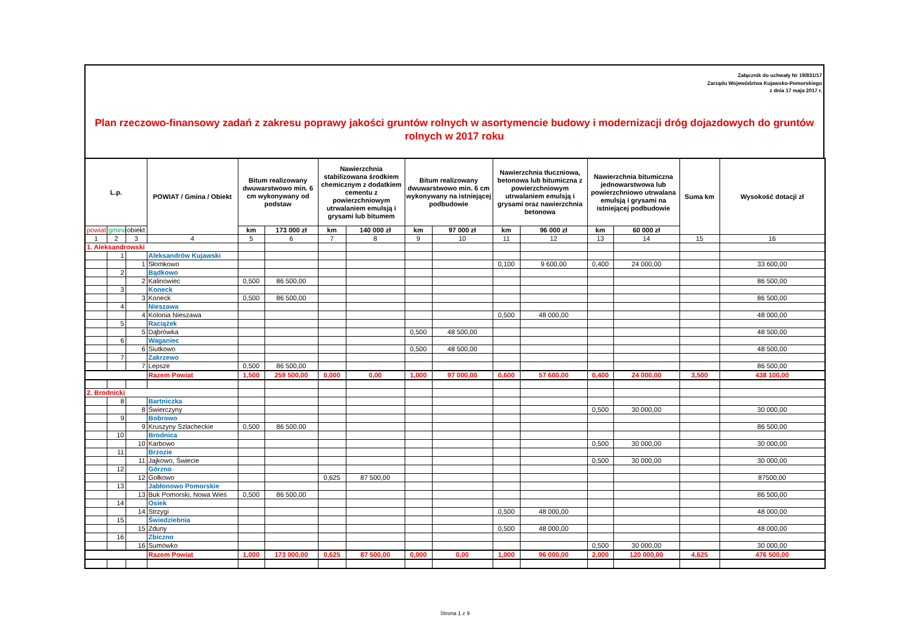Załącznik do uchwały Nr 19/831/17
Zarządu Województwa Kujawsko-Pomorskiego
z dnia 17 maja 2017 r.
Plan rzeczowo-finansowy zadań z zakresu poprawy jakości gruntów rolnych w asortymencie budowy i modernizacji dróg dojazdowych do gruntów rolnych w 2017 roku
| L.p. | | | POWIAT / Gmina / Obiekt | Bitum realizowany dwuwarstwowo min. 6 cm wykonywany od podstaw | | Nawierzchnia stabilizowana środkiem chemicznym z dodatkiem cementu z powierzchniowym utrwalaniem emulsją i grysami lub bitumem | | Bitum realizowany dwuwarstwowo min. 6 cm wykonywany na istniejącej podbudowie | | Nawierzchnia tłuczniowa, betonowa lub bitumiczna z powierzchniowym utrwalaniem emulsją i grysami oraz nawierzchnia betonowa | | Nawierzchnia bitumiczna jednowarstwowa lub powierzchniowo utrwalana emulsją i grysami na istniejącej podbudowie | | Suma km | Wysokość dotacji zł |
| --- | --- | --- | --- | --- | --- | --- | --- | --- | --- | --- | --- | --- | --- | --- | --- |
| powiat | gmina | obiekt | | km | 173 000 zł | km | 140 000 zł | km | 97 000 zł | km | 96 000 zł | km | 60 000 zł | | |
| 1 | 2 | 3 | 4 | 5 | 6 | 7 | 8 | 9 | 10 | 11 | 12 | 13 | 14 | 15 | 16 |
| 1. Aleksandrowski | | | | | | | | | | | | | | | |
| | 1 | | Aleksandrów Kujawski | | | | | | | | | | | | |
| | | 1 | Słomkowo | | | | | | | 0,100 | 9 600,00 | 0,400 | 24 000,00 | | 33 600,00 |
| | 2 | | Bądkowo | | | | | | | | | | | | |
| | | 2 | Kalinowiec | 0,500 | 86 500,00 | | | | | | | | | | 86 500,00 |
| | 3 | | Koneck | | | | | | | | | | | | |
| | | 3 | Koneck | 0,500 | 86 500,00 | | | | | | | | | | 86 500,00 |
| | 4 | | Nieszawa | | | | | | | | | | | | |
| | | 4 | Kolonia Nieszawa | | | | | | | 0,500 | 48 000,00 | | | | 48 000,00 |
| | 5 | | Raciążek | | | | | | | | | | | | |
| | | 5 | Dąbrówka | | | | | 0,500 | 48 500,00 | | | | | | 48 500,00 |
| | 6 | | Waganiec | | | | | | | | | | | | |
| | | 6 | Siutkowo | | | | | 0,500 | 48 500,00 | | | | | | 48 500,00 |
| | 7 | | Zakrzewo | | | | | | | | | | | | |
| | | 7 | Lepsze | 0,500 | 86 500,00 | | | | | | | | | | 86 500,00 |
| | | | Razem Powiat | 1,500 | 259 500,00 | 0,000 | 0,00 | 1,000 | 97 000,00 | 0,600 | 57 600,00 | 0,400 | 24 000,00 | 3,500 | 438 100,00 |
| 2. Brodnicki | | | | | | | | | | | | | | | |
| | 8 | | Bartniczka | | | | | | | | | | | | |
| | | 8 | Świerczyny | | | | | | | | | 0,500 | 30 000,00 | | 30 000,00 |
| | 9 | | Bobrowo | | | | | | | | | | | | |
| | | 9 | Kruszyny Szlacheckie | 0,500 | 86 500,00 | | | | | | | | | | 86 500,00 |
| | 10 | | Brodnica | | | | | | | | | | | | |
| | | 10 | Karbowo | | | | | | | | | 0,500 | 30 000,00 | | 30 000,00 |
| | 11 | | Brzozie | | | | | | | | | | | | |
| | | 11 | Jajkowo, Świecie | | | | | | | | | 0,500 | 30 000,00 | | 30 000,00 |
| | 12 | | Górzno | | | | | | | | | | | | |
| | | 12 | Gołkowo | | | 0,625 | 87 500,00 | | | | | | | | 87500,00 |
| | 13 | | Jabłonowo Pomorskie | | | | | | | | | | | | |
| | | 13 | Buk Pomorski, Nowa Wieś | 0,500 | 86 500,00 | | | | | | | | | | 86 500,00 |
| | 14 | | Osiek | | | | | | | | | | | | |
| | | 14 | Strzygi | | | | | | | 0,500 | 48 000,00 | | | | 48 000,00 |
| | 15 | | Świedziebnia | | | | | | | | | | | | |
| | | 15 | Zduny | | | | | | | 0,500 | 48 000,00 | | | | 48 000,00 |
| | 16 | | Zbiczno | | | | | | | | | | | | |
| | | 16 | Sumówko | | | | | | | | | 0,500 | 30 000,00 | | 30 000,00 |
| | | | Razem Powiat | 1,000 | 173 000,00 | 0,625 | 87 500,00 | 0,000 | 0,00 | 1,000 | 96 000,00 | 2,000 | 120 000,00 | 4,625 | 476 500,00 |
Strona 1 z 9